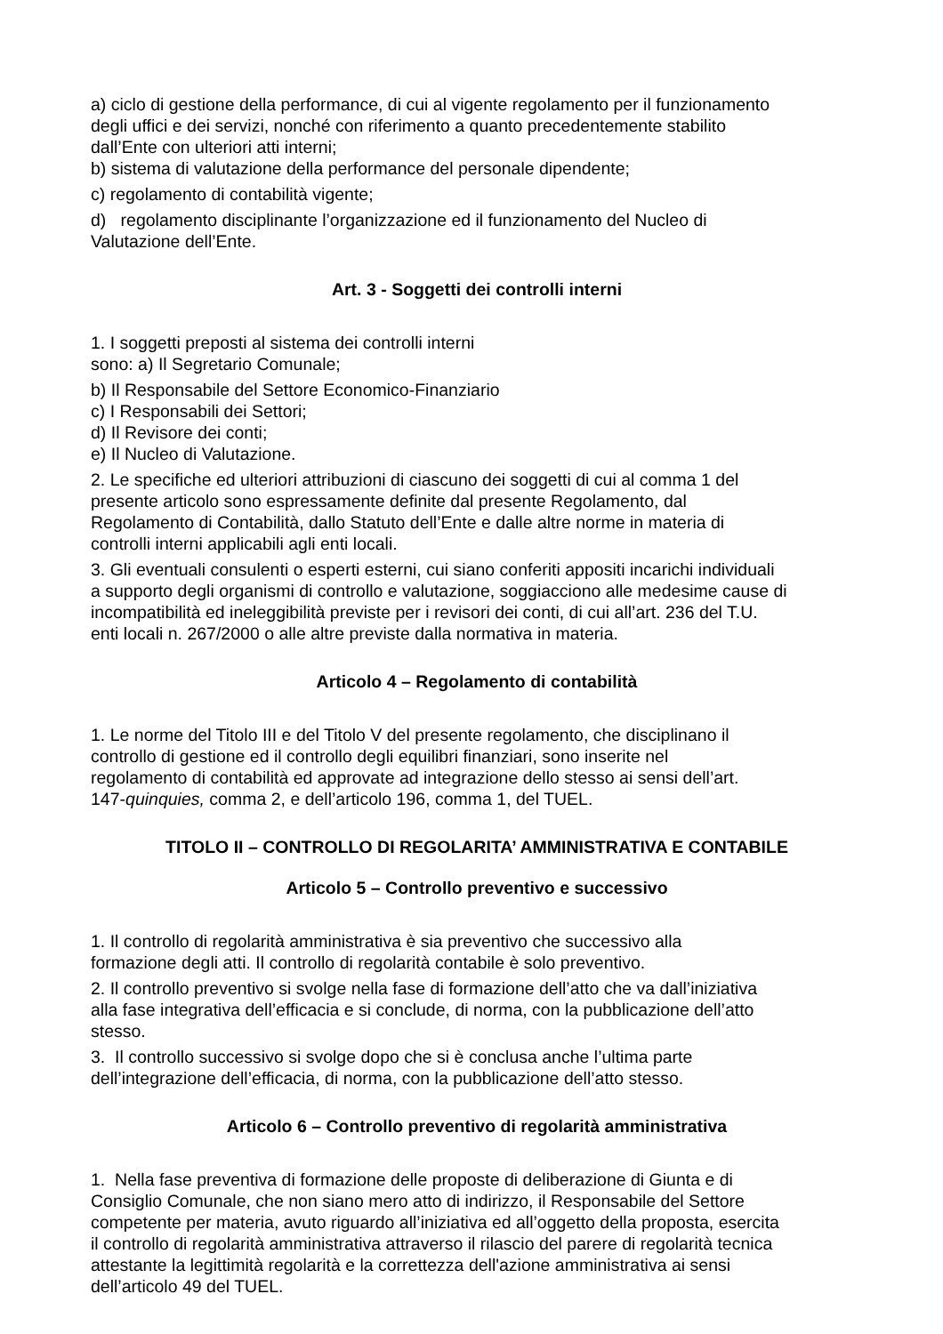a) ciclo di gestione della performance, di cui al vigente regolamento per il funzionamento
degli uffici e dei servizi, nonché con riferimento a quanto precedentemente stabilito
dall’Ente con ulteriori atti interni;
b) sistema di valutazione della performance del personale dipendente;
c) regolamento di contabilità vigente;
d) regolamento disciplinante l’organizzazione ed il funzionamento del Nucleo di
Valutazione dell’Ente.
Art. 3 - Soggetti dei controlli interni
1. I soggetti preposti al sistema dei controlli interni
sono: a) Il Segretario Comunale;
b) Il Responsabile del Settore Economico-Finanziario
c) I Responsabili dei Settori;
d) Il Revisore dei conti;
e) Il Nucleo di Valutazione.
2. Le specifiche ed ulteriori attribuzioni di ciascuno dei soggetti di cui al comma 1 del
presente articolo sono espressamente definite dal presente Regolamento, dal
Regolamento di Contabilità, dallo Statuto dell’Ente e dalle altre norme in materia di
controlli interni applicabili agli enti locali.
3. Gli eventuali consulenti o esperti esterni, cui siano conferiti appositi incarichi individuali
a supporto degli organismi di controllo e valutazione, soggiacciono alle medesime cause di
incompatibilità ed ineleggibilità previste per i revisori dei conti, di cui all’art. 236 del T.U.
enti locali n. 267/2000 o alle altre previste dalla normativa in materia.
Articolo 4 – Regolamento di contabilità
1. Le norme del Titolo III e del Titolo V del presente regolamento, che disciplinano il
controllo di gestione ed il controllo degli equilibri finanziari, sono inserite nel
regolamento di contabilità ed approvate ad integrazione dello stesso ai sensi dell’art.
147-quinquies, comma 2, e dell’articolo 196, comma 1, del TUEL.
TITOLO II – CONTROLLO DI REGOLARITA’ AMMINISTRATIVA E CONTABILE
Articolo 5 – Controllo preventivo e successivo
1. Il controllo di regolarità amministrativa è sia preventivo che successivo alla
formazione degli atti. Il controllo di regolarità contabile è solo preventivo.
2. Il controllo preventivo si svolge nella fase di formazione dell’atto che va dall’iniziativa
alla fase integrativa dell’efficacia e si conclude, di norma, con la pubblicazione dell’atto
stesso.
3. Il controllo successivo si svolge dopo che si è conclusa anche l’ultima parte
dell’integrazione dell’efficacia, di norma, con la pubblicazione dell’atto stesso.
Articolo 6 – Controllo preventivo di regolarità amministrativa
1. Nella fase preventiva di formazione delle proposte di deliberazione di Giunta e di
Consiglio Comunale, che non siano mero atto di indirizzo, il Responsabile del Settore
competente per materia, avuto riguardo all’iniziativa ed all’oggetto della proposta, esercita
il controllo di regolarità amministrativa attraverso il rilascio del parere di regolarità tecnica
attestante la legittimità regolarità e la correttezza dell'azione amministrativa ai sensi
dell’articolo 49 del TUEL.